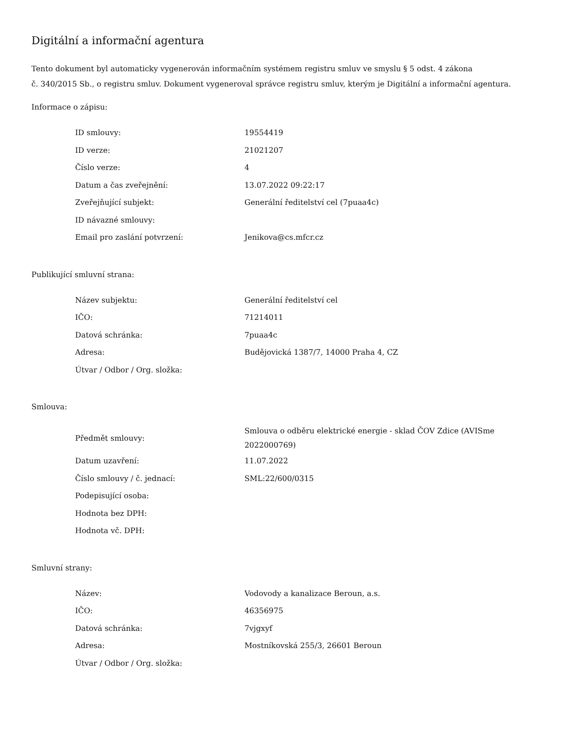Digitální a informační agentura
Tento dokument byl automaticky vygenerován informačním systémem registru smluv ve smyslu § 5 odst. 4 zákona
č. 340/2015 Sb., o registru smluv. Dokument vygeneroval správce registru smluv, kterým je Digitální a informační agentura.
Informace o zápisu:
| ID smlouvy: | 19554419 |
| ID verze: | 21021207 |
| Číslo verze: | 4 |
| Datum a čas zveřejnění: | 13.07.2022 09:22:17 |
| Zveřejňující subjekt: | Generální ředitelství cel (7puaa4c) |
| ID návazné smlouvy: | |
| Email pro zaslání potvrzení: | Jenikova@cs.mfcr.cz |
Publikující smluvní strana:
| Název subjektu: | Generální ředitelství cel |
| IČO: | 71214011 |
| Datová schránka: | 7puaa4c |
| Adresa: | Budějovická 1387/7, 14000 Praha 4, CZ |
| Útvar / Odbor / Org. složka: | |
Smlouva:
| Předmět smlouvy: | Smlouva o odběru elektrické energie - sklad ČOV Zdice (AVISme 2022000769) |
| Datum uzavření: | 11.07.2022 |
| Číslo smlouvy / č. jednací: | SML:22/600/0315 |
| Podepisující osoba: | |
| Hodnota bez DPH: | |
| Hodnota vč. DPH: | |
Smluvní strany:
| Název: | Vodovody a kanalizace Beroun, a.s. |
| IČO: | 46356975 |
| Datová schránka: | 7vjgxyf |
| Adresa: | Mostníkovská 255/3, 26601 Beroun |
| Útvar / Odbor / Org. složka: | |